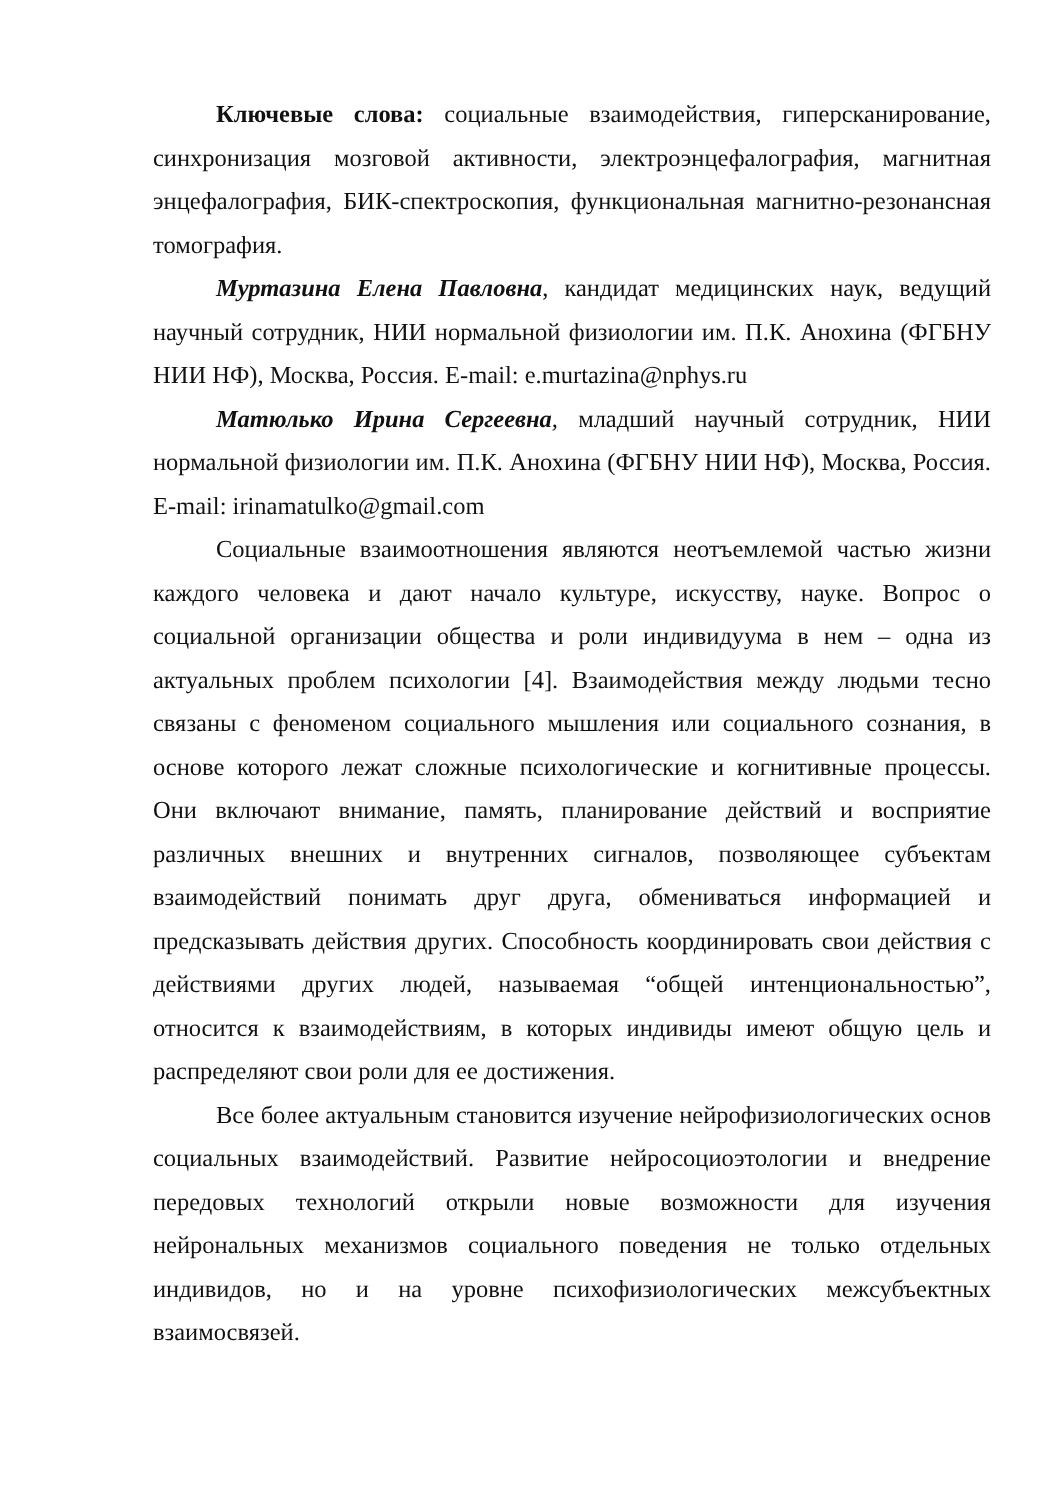Ключевые слова: социальные взаимодействия, гиперсканирование, синхронизация мозговой активности, электроэнцефалография, магнитная энцефалография, БИК-спектроскопия, функциональная магнитно-резонансная томография.
Муртазина Елена Павловна, кандидат медицинских наук, ведущий научный сотрудник, НИИ нормальной физиологии им. П.К. Анохина (ФГБНУ НИИ НФ), Москва, Россия. E-mail: e.murtazina@nphys.ru
Матюлько Ирина Сергеевна, младший научный сотрудник, НИИ нормальной физиологии им. П.К. Анохина (ФГБНУ НИИ НФ), Москва, Россия. E-mail: irinamatulko@gmail.com
Социальные взаимоотношения являются неотъемлемой частью жизни каждого человека и дают начало культуре, искусству, науке. Вопрос о социальной организации общества и роли индивидуума в нем – одна из актуальных проблем психологии [4]. Взаимодействия между людьми тесно связаны с феноменом социального мышления или социального сознания, в основе которого лежат сложные психологические и когнитивные процессы. Они включают внимание, память, планирование действий и восприятие различных внешних и внутренних сигналов, позволяющее субъектам взаимодействий понимать друг друга, обмениваться информацией и предсказывать действия других. Способность координировать свои действия с действиями других людей, называемая “общей интенциональностью”, относится к взаимодействиям, в которых индивиды имеют общую цель и распределяют свои роли для ее достижения.
Все более актуальным становится изучение нейрофизиологических основ социальных взаимодействий. Развитие нейросоциоэтологии и внедрение передовых технологий открыли новые возможности для изучения нейрональных механизмов социального поведения не только отдельных индивидов, но и на уровне психофизиологических межсубъектных взаимосвязей.